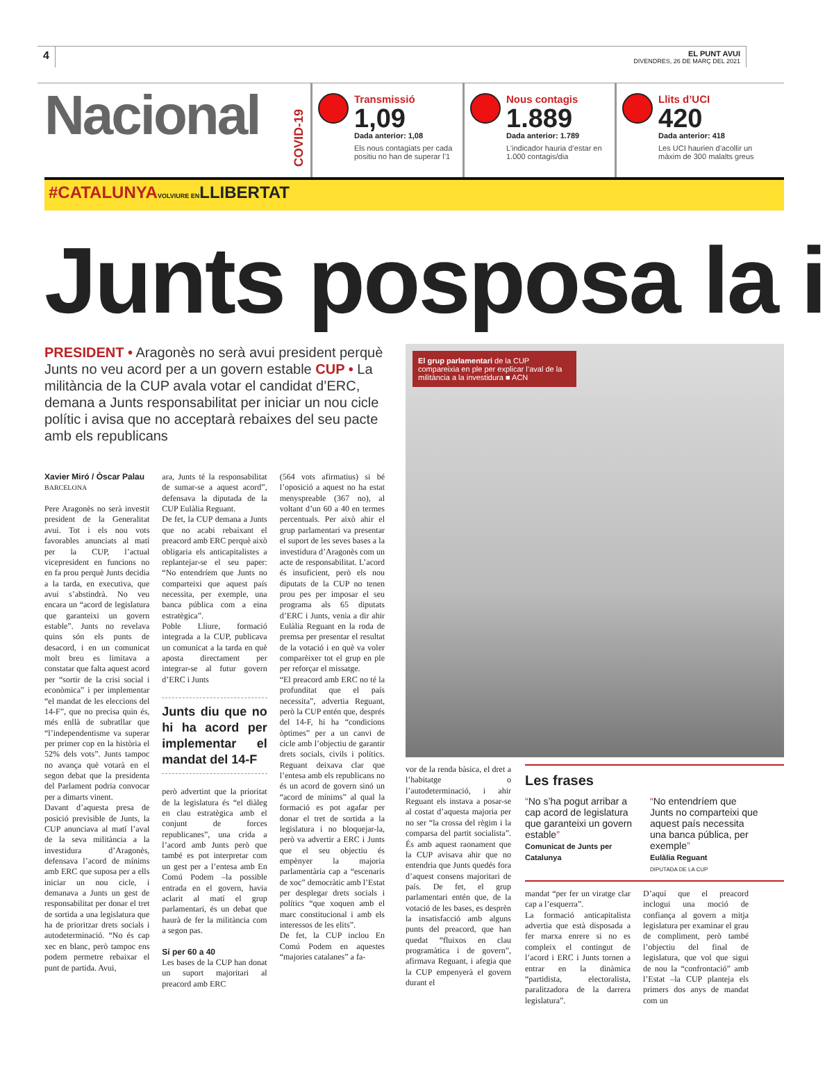4
EL PUNT AVUI
DIVENDRES, 26 DE MARÇ DEL 2021
Nacional
COVID-19
Transmissió
1,09
Dada anterior: 1,08
Els nous contagiats per cada positiu no han de superar l’1
Nous contagis
1.889
Dada anterior: 1.789
L’indicador hauria d’estar en 1.000 contagis/dia
Llits d’UCI
420
Dada anterior: 418
Les UCI haurien d’acollir un màxim de 300 malalts greus
#CATALUNYA VOLVIURE ENLLIBERTAT
Junts posposa la i
PRESIDENT • Aragonès no serà avui president perquè Junts no veu acord per a un govern estable CUP • La militància de la CUP avala votar el candidat d’ERC, demana a Junts responsabilitat per iniciar un nou cicle polític i avisa que no acceptarà rebaixes del seu pacte amb els republicans
Xavier Miró / Òscar Palau
BARCELONA
Pere Aragonès no serà investit president de la Generalitat avui. Tot i els nou vots favorables anunciats al matí per la CUP, l’actual vicepresident en funcions no en fa prou perquè Junts decidia a la tarda, en executiva, que avui s’abstindrà. No veu encara un “acord de legislatura que garanteixi un govern estable”. Junts no revelava quins són els punts de desacord, i en un comunicat molt breu es limitava a constatar que falta aquest acord per “sortir de la crisi social i econòmica” i per implementar “el mandat de les eleccions del 14-F”, que no precisa quin és, més enllà de subratllar que “l’independentisme va superar per primer cop en la història el 52% dels vots”. Junts tampoc no avança què votarà en el segon debat que la presidenta del Parlament podria convocar per a dimarts vinent.
Davant d’aquesta presa de posició previsible de Junts, la CUP anunciava al matí l’aval de la seva militància a la investidura d’Aragonès, defensava l’acord de mínims amb ERC que suposa per a ells iniciar un nou cicle, i demanava a Junts un gest de responsabilitat per donar el tret de sortida a una legislatura que ha de prioritzar drets socials i autodeterminació. “No és cap xec en blanc, però tampoc ens podem permetre rebaixar el punt de partida. Avui,
ara, Junts té la responsabilitat de sumar-se a aquest acord”, defensava la diputada de la CUP Eulàlia Reguant.
De fet, la CUP demana a Junts que no acabi rebaixant el preacord amb ERC perquè això obligaria els anticapitalistes a replantejar-se el seu paper: “No entendríem que Junts no comparteixi que aquest país necessita, per exemple, una banca pública com a eina estratègica”.
Poble Lliure, formació integrada a la CUP, publicava un comunicat a la tarda en què aposta directament per integrar-se al futur govern d’ERC i Junts
Junts diu que no hi ha acord per implementar el mandat del 14-F
però advertint que la prioritat de la legislatura és “el diàleg en clau estratègica amb el conjunt de forces republicanes”, una crida a l’acord amb Junts però que també es pot interpretar com un gest per a l’entesa amb En Comú Podem –la possible entrada en el govern, havia aclarit al matí el grup parlamentari, és un debat que haurà de fer la militància com a segon pas.
Sí per 60 a 40
Les bases de la CUP han donat un suport majoritari al preacord amb ERC
(564 vots afirmatius) si bé l’oposició a aquest no ha estat menyspreable (367 no), al voltant d’un 60 a 40 en termes percentuals. Per això ahir el grup parlamentari va presentar el suport de les seves bases a la investidura d’Aragonès com un acte de responsabilitat. L’acord és insuficient, però els nou diputats de la CUP no tenen prou pes per imposar el seu programa als 65 diputats d’ERC i Junts, venia a dir ahir Eulàlia Reguant en la roda de premsa per presentar el resultat de la votació i en què va voler comparèixer tot el grup en ple per reforçar el missatge.
“El preacord amb ERC no té la profunditat que el país necessita”, advertia Reguant, però la CUP entén que, després del 14-F, hi ha “condicions òptimes” per a un canvi de cicle amb l’objectiu de garantir drets socials, civils i polítics. Reguant deixava clar que l’entesa amb els republicans no és un acord de govern sinó un “acord de mínims” al qual la formació es pot agafar per donar el tret de sortida a la legislatura i no bloquejar-la, però va advertir a ERC i Junts que el seu objectiu és empènyer la majoria parlamentària cap a “escenaris de xoc” democràtic amb l’Estat per desplegar drets socials i polítics “que xoquen amb el marc constitucional i amb els interessos de les elits”.
De fet, la CUP inclou En Comú Podem en aquestes “majories catalanes” a fa-
El grup parlamentari de la CUP compareixia en ple per explicar l’aval de la militància a la investidura ■ ACN
vor de la renda bàsica, el dret a l’habitatge o l’autodeterminació, i ahir Reguant els instava a posar-se al costat d’aquesta majoria per no ser “la crossa del règim i la comparsa del partit socialista”. És amb aquest raonament que la CUP avisava ahir que no entendria que Junts quedés fora d’aquest consens majoritari de país. De fet, el grup parlamentari entén que, de la votació de les bases, es desprèn la insatisfacció amb alguns punts del preacord, que han quedat “fluixos en clau programàtica i de govern”, afirmava Reguant, i afegia que la CUP empenyerà el govern durant el
Les frases
“No s’ha pogut arribar a cap acord de legislatura que garanteixi un govern estable”
Comunicat de Junts per Catalunya
“No entendríem que Junts no comparteixi que aquest país necessita una banca pública, per exemple”
Eulàlia Reguant
DIPUTADA DE LA CUP
mandat “per fer un viratge clar cap a l’esquerra”.
La formació anticapitalista advertia que està disposada a fer marxa enrere si no es compleix el contingut de l’acord i ERC i Junts tornen a entrar en la dinàmica “partidista, electoralista, paralitzadora de la darrera legislatura”.
D’aquí que el preacord inclogui una moció de confiança al govern a mitja legislatura per examinar el grau de compliment, però també l’objectiu del final de legislatura, que vol que sigui de nou la “confrontació” amb l’Estat –la CUP planteja els primers dos anys de mandat com un